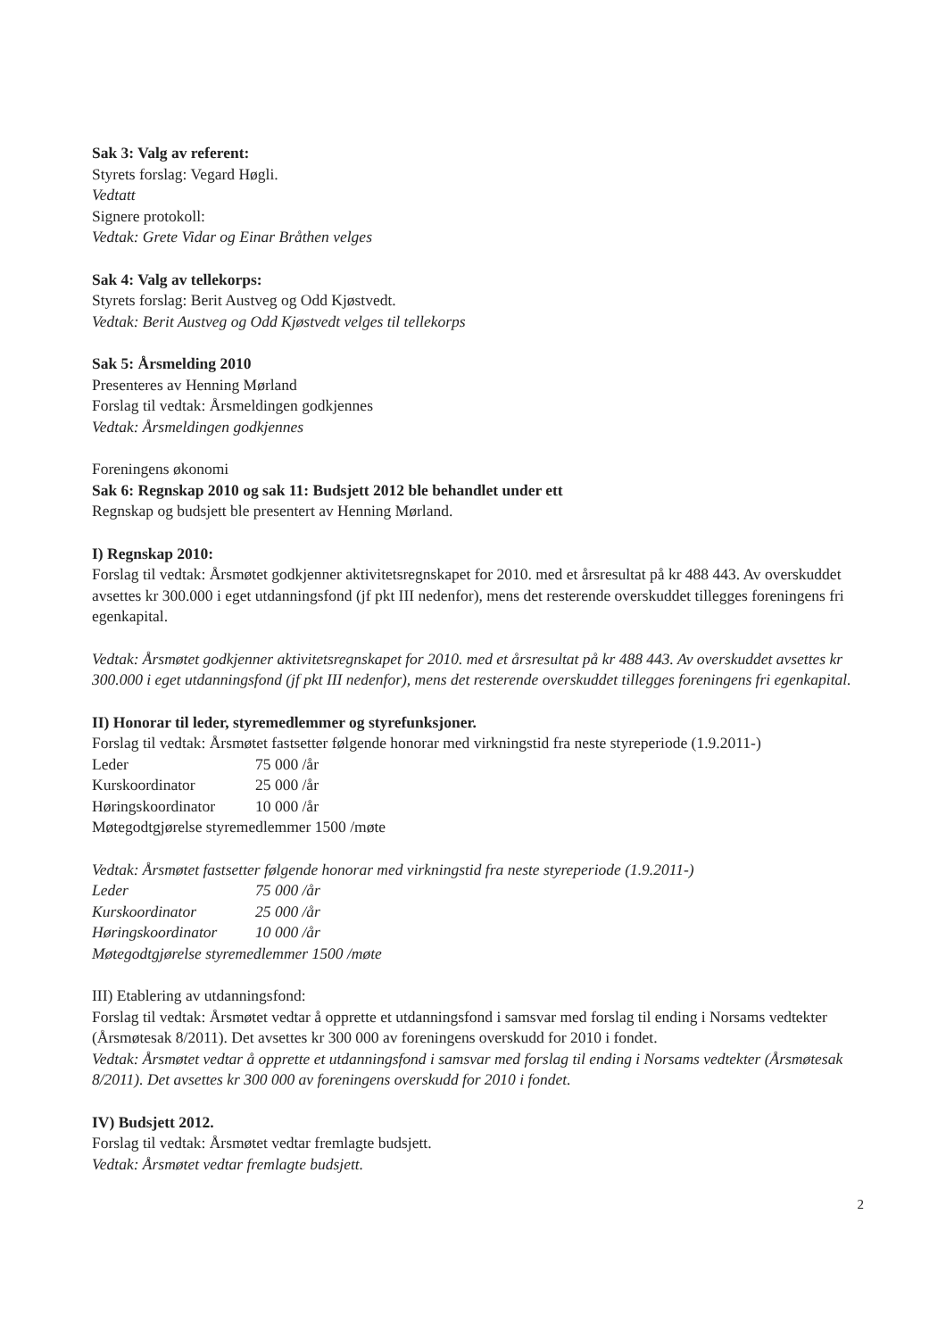Sak 3: Valg av referent:
Styrets forslag: Vegard Høgli.
Vedtatt
Signere protokoll:
Vedtak: Grete Vidar og Einar Bråthen velges
Sak 4: Valg av tellekorps:
Styrets forslag: Berit Austveg og Odd Kjøstvedt.
Vedtak: Berit Austveg og Odd Kjøstvedt velges til tellekorps
Sak 5: Årsmelding 2010
Presenteres av Henning Mørland
Forslag til vedtak: Årsmeldingen godkjennes
Vedtak: Årsmeldingen godkjennes
Foreningens økonomi
Sak 6: Regnskap 2010 og sak 11: Budsjett 2012 ble behandlet under ett
Regnskap og budsjett ble presentert av Henning Mørland.
I) Regnskap 2010:
Forslag til vedtak: Årsmøtet godkjenner aktivitetsregnskapet for 2010. med et årsresultat på kr 488 443. Av overskuddet avsettes kr 300.000 i eget utdanningsfond (jf pkt III nedenfor), mens det resterende overskuddet tillegges foreningens fri egenkapital.
Vedtak: Årsmøtet godkjenner aktivitetsregnskapet for 2010. med et årsresultat på kr 488 443. Av overskuddet avsettes kr 300.000 i eget utdanningsfond (jf pkt III nedenfor), mens det resterende overskuddet tillegges foreningens fri egenkapital.
II) Honorar til leder, styremedlemmer og styrefunksjoner.
Forslag til vedtak: Årsmøtet fastsetter følgende honorar med virkningstid fra neste styreperiode (1.9.2011-)
| Leder | 75 000 /år |
| Kurskoordinator | 25 000 /år |
| Høringskoordinator | 10 000 /år |
Møtegodtgjørelse styremedlemmer 1500 /møte
Vedtak: Årsmøtet fastsetter følgende honorar med virkningstid fra neste styreperiode (1.9.2011-)
| Leder | 75 000 /år |
| Kurskoordinator | 25 000 /år |
| Høringskoordinator | 10 000 /år |
Møtegodtgjørelse styremedlemmer 1500 /møte
III) Etablering av utdanningsfond:
Forslag til vedtak: Årsmøtet vedtar å opprette et utdanningsfond i samsvar med forslag til ending i Norsams vedtekter (Årsmøtesak 8/2011). Det avsettes kr 300 000 av foreningens overskudd for 2010 i fondet.
Vedtak: Årsmøtet vedtar å opprette et utdanningsfond i samsvar med forslag til ending i Norsams vedtekter (Årsmøtesak 8/2011). Det avsettes kr 300 000 av foreningens overskudd for 2010 i fondet.
IV) Budsjett 2012.
Forslag til vedtak: Årsmøtet vedtar fremlagte budsjett.
Vedtak: Årsmøtet vedtar fremlagte budsjett.
2